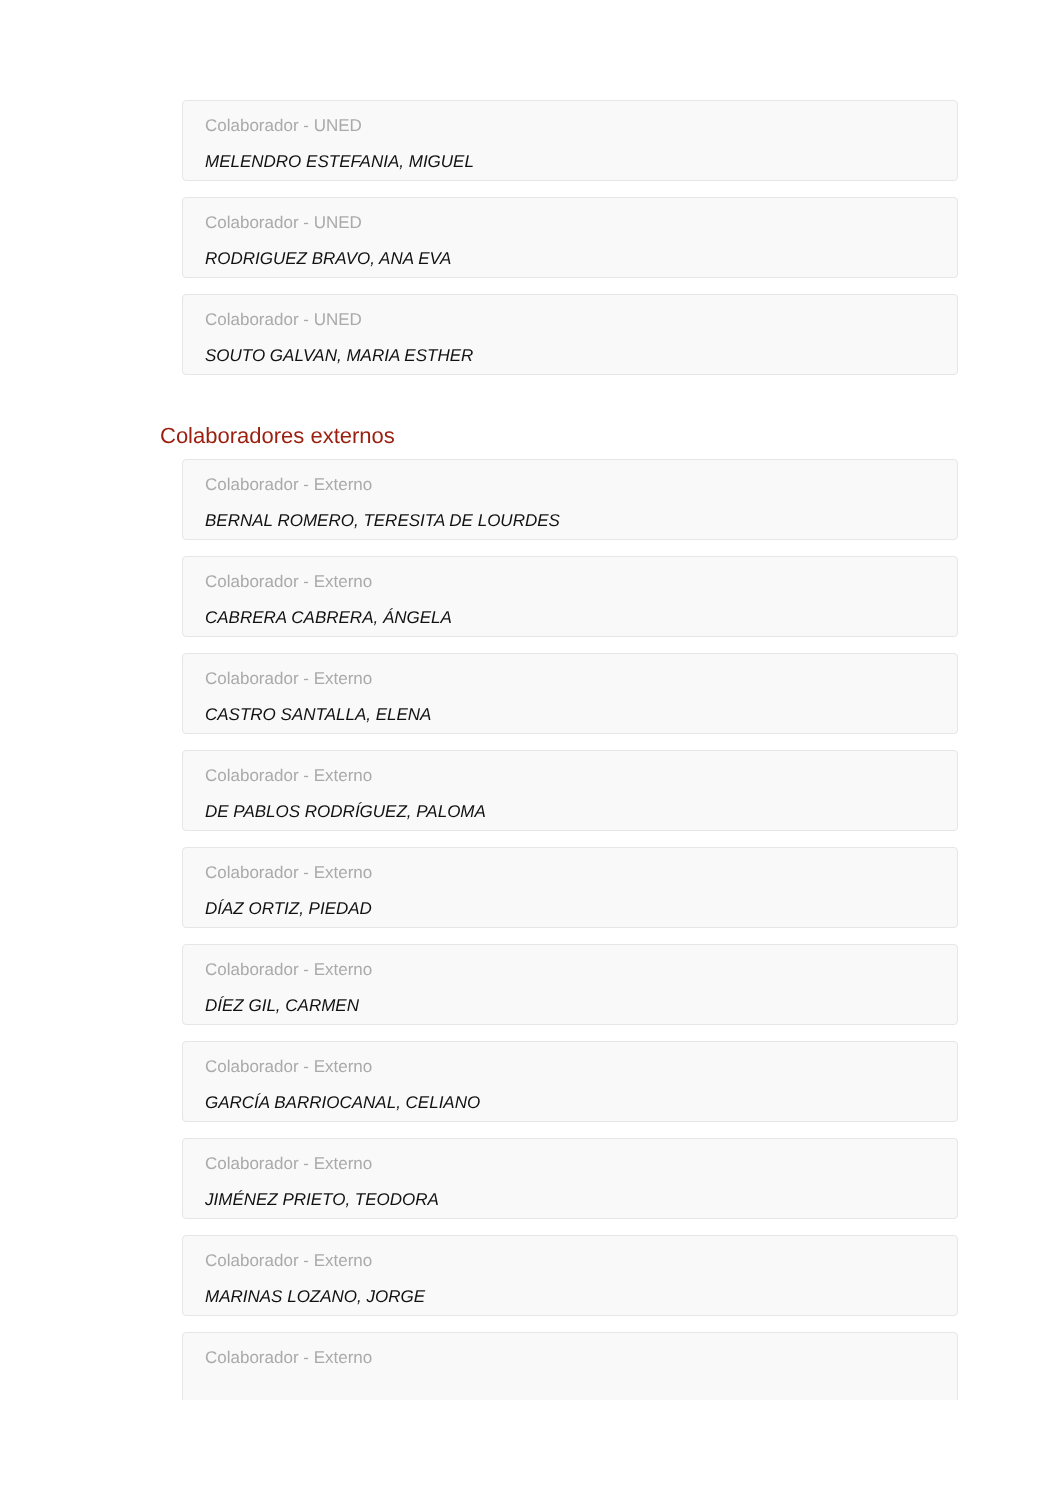Colaborador - UNED
MELENDRO ESTEFANIA, MIGUEL
Colaborador - UNED
RODRIGUEZ BRAVO, ANA EVA
Colaborador - UNED
SOUTO GALVAN, MARIA ESTHER
Colaboradores externos
Colaborador - Externo
BERNAL ROMERO, TERESITA DE LOURDES
Colaborador - Externo
CABRERA CABRERA, ÁNGELA
Colaborador - Externo
CASTRO SANTALLA, ELENA
Colaborador - Externo
DE PABLOS RODRÍGUEZ, PALOMA
Colaborador - Externo
DÍAZ ORTIZ, PIEDAD
Colaborador - Externo
DÍEZ GIL, CARMEN
Colaborador - Externo
GARCÍA BARRIOCANAL, CELIANO
Colaborador - Externo
JIMÉNEZ PRIETO, TEODORA
Colaborador - Externo
MARINAS LOZANO, JORGE
Colaborador - Externo